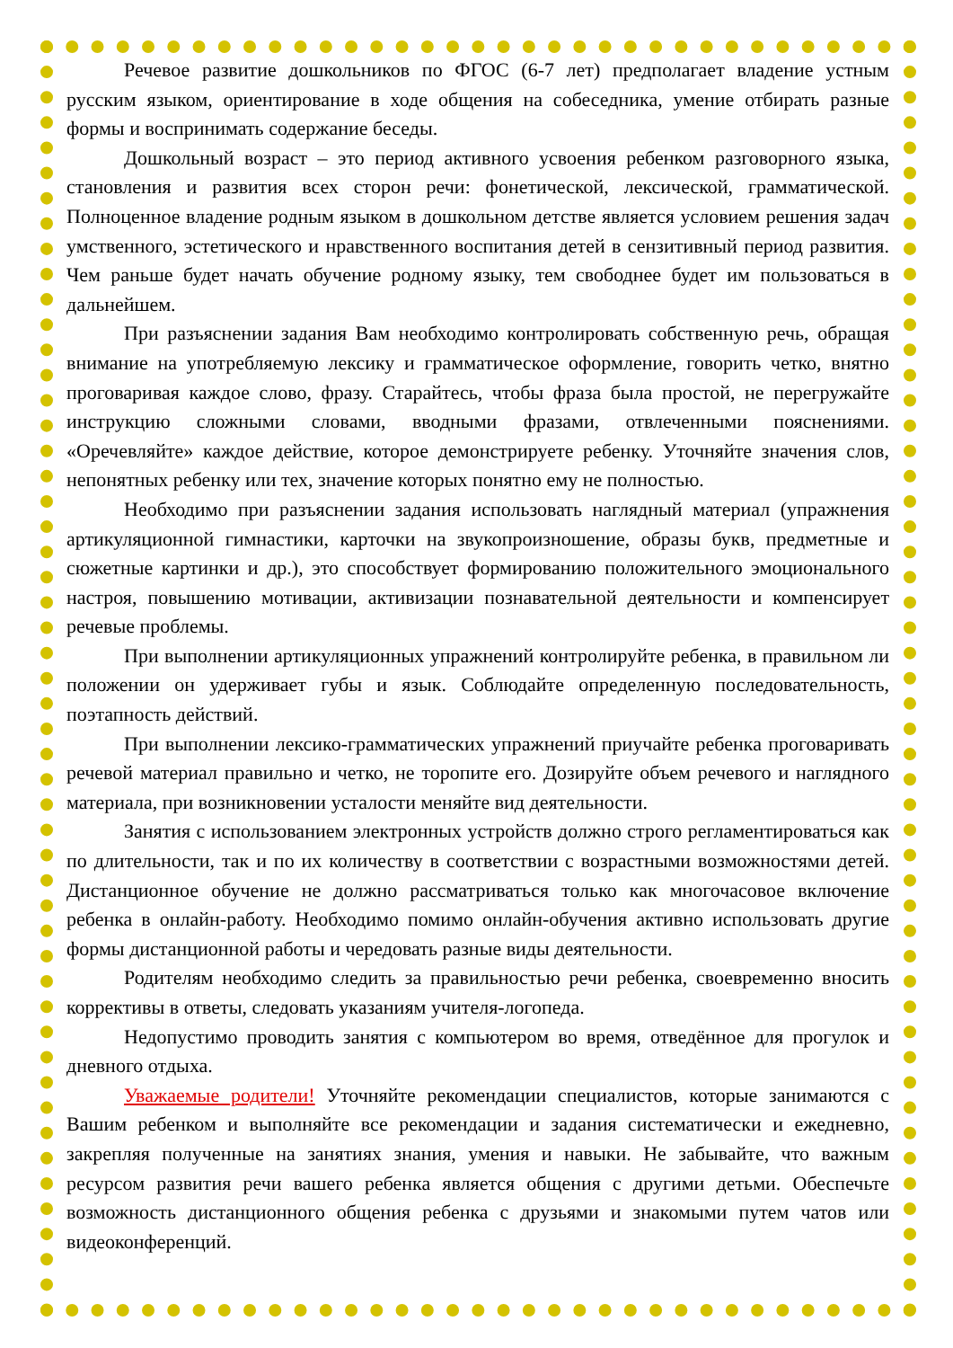Речевое развитие дошкольников по ФГОС (6-7 лет) предполагает владение устным русским языком, ориентирование в ходе общения на собеседника, умение отбирать разные формы и воспринимать содержание беседы.
Дошкольный возраст – это период активного усвоения ребенком разговорного языка, становления и развития всех сторон речи: фонетической, лексической, грамматической. Полноценное владение родным языком в дошкольном детстве является условием решения задач умственного, эстетического и нравственного воспитания детей в сензитивный период развития. Чем раньше будет начать обучение родному языку, тем свободнее будет им пользоваться в дальнейшем.
При разъяснении задания Вам необходимо контролировать собственную речь, обращая внимание на употребляемую лексику и грамматическое оформление, говорить четко, внятно проговаривая каждое слово, фразу. Старайтесь, чтобы фраза была простой, не перегружайте инструкцию сложными словами, вводными фразами, отвлеченными пояснениями. «Оречевляйте» каждое действие, которое демонстрируете ребенку. Уточняйте значения слов, непонятных ребенку или тех, значение которых понятно ему не полностью.
Необходимо при разъяснении задания использовать наглядный материал (упражнения артикуляционной гимнастики, карточки на звукопроизношение, образы букв, предметные и сюжетные картинки и др.), это способствует формированию положительного эмоционального настроя, повышению мотивации, активизации познавательной деятельности и компенсирует речевые проблемы.
При выполнении артикуляционных упражнений контролируйте ребенка, в правильном ли положении он удерживает губы и язык. Соблюдайте определенную последовательность, поэтапность действий.
При выполнении лексико-грамматических упражнений приучайте ребенка проговаривать речевой материал правильно и четко, не торопите его. Дозируйте объем речевого и наглядного материала, при возникновении усталости меняйте вид деятельности.
Занятия с использованием электронных устройств должно строго регламентироваться как по длительности, так и по их количеству в соответствии с возрастными возможностями детей. Дистанционное обучение не должно рассматриваться только как многочасовое включение ребенка в онлайн-работу. Необходимо помимо онлайн-обучения активно использовать другие формы дистанционной работы и чередовать разные виды деятельности.
Родителям необходимо следить за правильностью речи ребенка, своевременно вносить коррективы в ответы, следовать указаниям учителя-логопеда.
Недопустимо проводить занятия с компьютером во время, отведённое для прогулок и дневного отдыха.
Уважаемые родители! Уточняйте рекомендации специалистов, которые занимаются с Вашим ребенком и выполняйте все рекомендации и задания систематически и ежедневно, закрепляя полученные на занятиях знания, умения и навыки. Не забывайте, что важным ресурсом развития речи вашего ребенка является общения с другими детьми. Обеспечьте возможность дистанционного общения ребенка с друзьями и знакомыми путем чатов или видеоконференций.